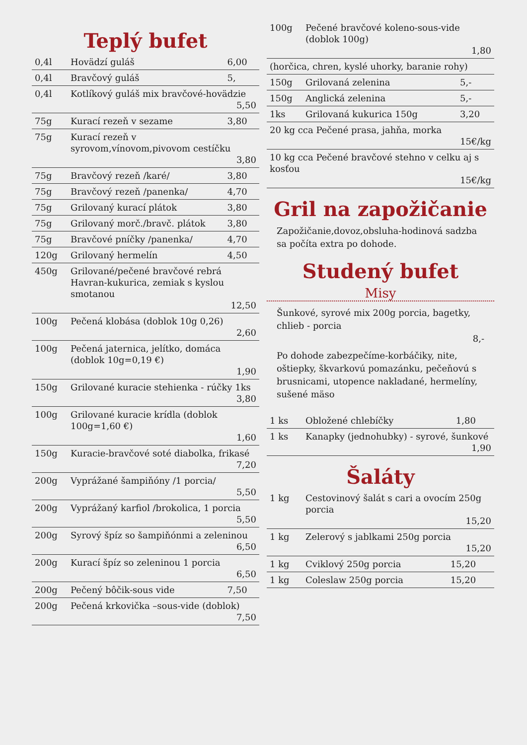Teplý bufet
| 0,4l | Hovädzí guláš | 6,00 |
| 0,4l | Bravčový guláš | 5, |
| 0,4l | Kotlíkový guláš mix bravčové-hovädzie 5,50 | |
| 75g | Kurací rezeň v sezame | 3,80 |
| 75g | Kurací rezeň v syrovom,vínovom,pivovom cestíčku 3,80 | |
| 75g | Bravčový rezeň /karé/ | 3,80 |
| 75g | Bravčový rezeň /panenka/ | 4,70 |
| 75g | Grilovaný kurací plátok | 3,80 |
| 75g | Grilovaný morč./bravč. plátok | 3,80 |
| 75g | Bravčové pníčky /panenka/ | 4,70 |
| 120g | Grilovaný hermelín | 4,50 |
| 450g | Grilované/pečené bravčové rebrá Havran-kukurica, zemiak s kyslou smotanou 12,50 | |
| 100g | Pečená klobása (doblok 10g 0,26) 2,60 | |
| 100g | Pečená jaternica, jelítko, domáca (doblok 10g=0,19 €) 1,90 | |
| 150g | Grilované kuracie stehienka - rúčky 1ks 3,80 | |
| 100g | Grilované kuracie krídla (doblok 100g=1,60 €) 1,60 | |
| 150g | Kuracie-bravčové soté diabolka, frikasé 7,20 | |
| 200g | Vyprážané šampiňóny /1 porcia/ 5,50 | |
| 200g | Vyprážaný karfiol /brokolica, 1 porcia 5,50 | |
| 200g | Syrový špíz so šampiňónmi a zeleninou 6,50 | |
| 200g | Kurací špíz so zeleninou 1 porcia 6,50 | |
| 200g | Pečený bôčik-sous vide | 7,50 |
| 200g | Pečená krkovička –sous-vide (doblok) 7,50 | |
| 100g | Pečené bravčové koleno-sous-vide (doblok 100g) 1,80 | |
| (horčica, chren, kyslé uhorky, baranie rohy) | | |
| 150g | Grilovaná zelenina | 5,- |
| 150g | Anglická zelenina | 5,- |
| 1ks | Grilovaná kukurica 150g | 3,20 |
| 20 kg cca Pečené prasa, jahňa, morka 15€/kg | | |
| 10 kg cca Pečené bravčové stehno v celku aj s kosťou 15€/kg | | |
Gril na zapožičanie
Zapožičanie,dovoz,obsluha-hodinová sadzba sa počíta extra po dohode.
Studený bufet
Misy
Šunkové, syrové mix 200g porcia, bagetky, chlieb - porcia
8,-
Po dohode zabezpečíme-korbáčiky, nite, oštiepky, škvarkovú pomazánku, pečeňovú s brusnicami, utopence nakladané, hermelíny, sušené mäso
| 1 ks | Obložené chlebíčky | 1,80 |
| 1 ks | Kanapky (jednohubky) - syrové, šunkové 1,90 | |
Šaláty
| 1 kg | Cestovinový šalát s cari a ovocím 250g porcia 15,20 | |
| 1 kg | Zelerový s jablkami 250g porcia 15,20 | |
| 1 kg | Cviklový 250g porcia | 15,20 |
| 1 kg | Coleslaw 250g porcia | 15,20 |